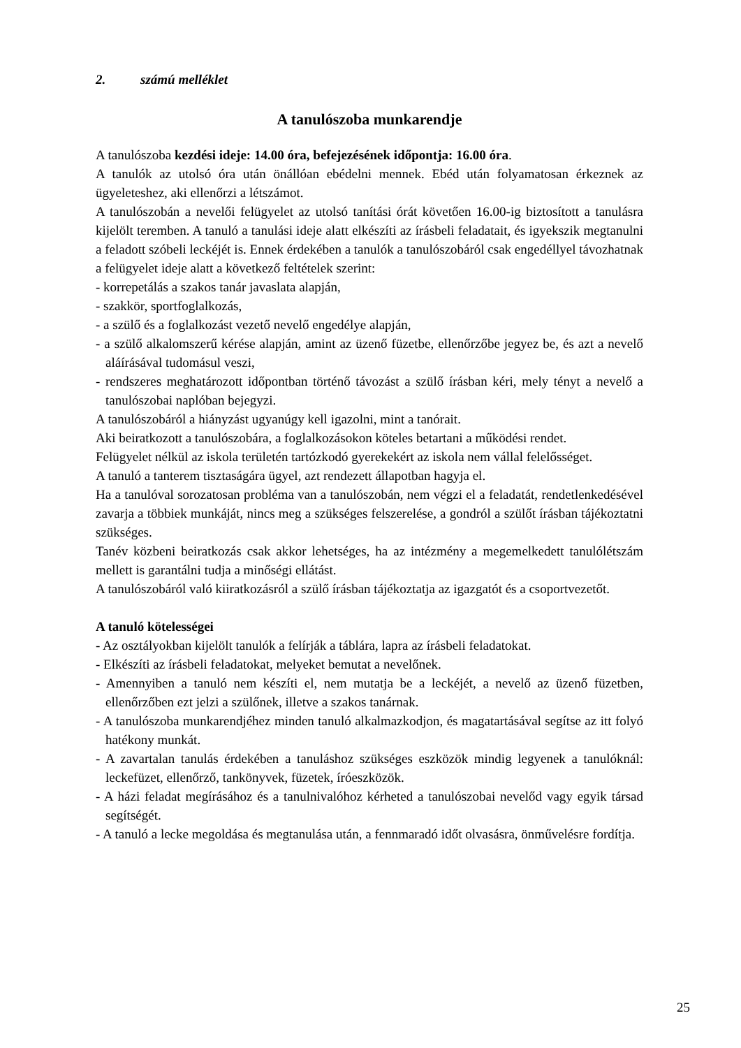2. számú melléklet
A tanulószoba munkarendje
A tanulószoba kezdési ideje: 14.00 óra, befejezésének időpontja: 16.00 óra.
A tanulók az utolsó óra után önállóan ebédelni mennek. Ebéd után folyamatosan érkeznek az ügyeleteshez, aki ellenőrzi a létszámot.
A tanulószobán a nevelői felügyelet az utolsó tanítási órát követően 16.00-ig biztosított a tanulásra kijelölt teremben. A tanuló a tanulási ideje alatt elkészíti az írásbeli feladatait, és igyekszik megtanulni a feladott szóbeli leckéjét is. Ennek érdekében a tanulók a tanulószobáról csak engedéllyel távozhatnak a felügyelet ideje alatt a következő feltételek szerint:
- korrepetálás a szakos tanár javaslata alapján,
- szakkör, sportfoglalkozás,
- a szülő és a foglalkozást vezető nevelő engedélye alapján,
- a szülő alkalomszerű kérése alapján, amint az üzenő füzetbe, ellenőrzőbe jegyez be, és azt a nevelő aláírásával tudomásul veszi,
- rendszeres meghatározott időpontban történő távozást a szülő írásban kéri, mely tényt a nevelő a tanulószobai naplóban bejegyzi.
A tanulószobáról a hiányzást ugyanúgy kell igazolni, mint a tanórait.
Aki beiratkozott a tanulószobára, a foglalkozásokon köteles betartani a működési rendet.
Felügyelet nélkül az iskola területén tartózkodó gyerekekért az iskola nem vállal felelősséget.
A tanuló a tanterem tisztaságára ügyel, azt rendezett állapotban hagyja el.
Ha a tanulóval sorozatosan probléma van a tanulószobán, nem végzi el a feladatát, rendetlenkedésével zavarja a többiek munkáját, nincs meg a szükséges felszerelése, a gondról a szülőt írásban tájékoztatni szükséges.
Tanév közbeni beiratkozás csak akkor lehetséges, ha az intézmény a megemelkedett tanulólétszám mellett is garantálni tudja a minőségi ellátást.
A tanulószobáról való kiiratkozásról a szülő írásban tájékoztatja az igazgatót és a csoportvezetőt.
A tanuló kötelességei
- Az osztályokban kijelölt tanulók a felírják a táblára, lapra az írásbeli feladatokat.
- Elkészíti az írásbeli feladatokat, melyeket bemutat a nevelőnek.
- Amennyiben a tanuló nem készíti el, nem mutatja be a leckéjét, a nevelő az üzenő füzetben, ellenőrzőben ezt jelzi a szülőnek, illetve a szakos tanárnak.
- A tanulószoba munkarendjéhez minden tanuló alkalmazkodjon, és magatartásával segítse az itt folyó hatékony munkát.
- A zavartalan tanulás érdekében a tanuláshoz szükséges eszközök mindig legyenek a tanulóknál: leckefüzet, ellenőrző, tankönyvek, füzetek, íróeszközök.
- A házi feladat megírásához és a tanulnivalóhoz kérheted a tanulószobai nevelőd vagy egyik társad segítségét.
- A tanuló a lecke megoldása és megtanulása után, a fennmaradó időt olvasásra, önművelésre fordítja.
25